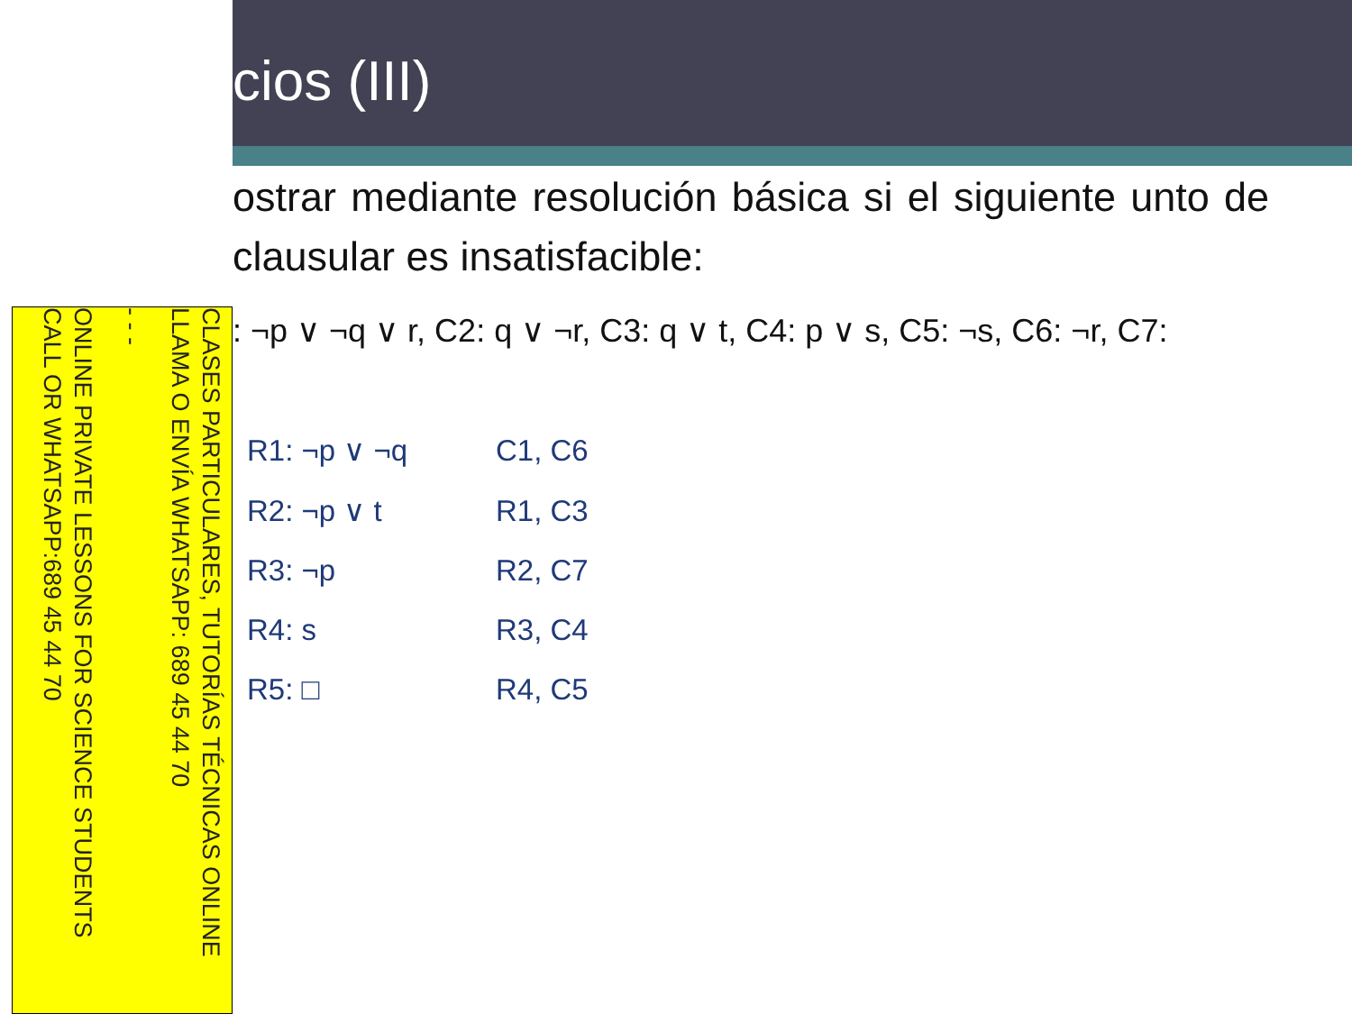CLASES PARTICULARES, TUTORÍAS TÉCNICAS ONLINE
LLAMA O ENVÍA WHATSAPP: 689 45 44 70
- - -
ONLINE PRIVATE LESSONS FOR SCIENCE STUDENTS
CALL OR WHATSAPP:689 45 44 70
cios (III)
ostrar mediante resolución básica si el siguiente unto de clausular es insatisfacible:
: ¬p ∨ ¬q ∨ r, C2: q ∨ ¬r, C3: q ∨ t, C4: p ∨ s, C5: ¬s, C6: ¬r, C7:
| R1: ¬p ∨ ¬q | C1, C6 |
| R2: ¬p ∨ t | R1, C3 |
| R3: ¬p | R2, C7 |
| R4: s | R3, C4 |
| R5: □ | R4, C5 |